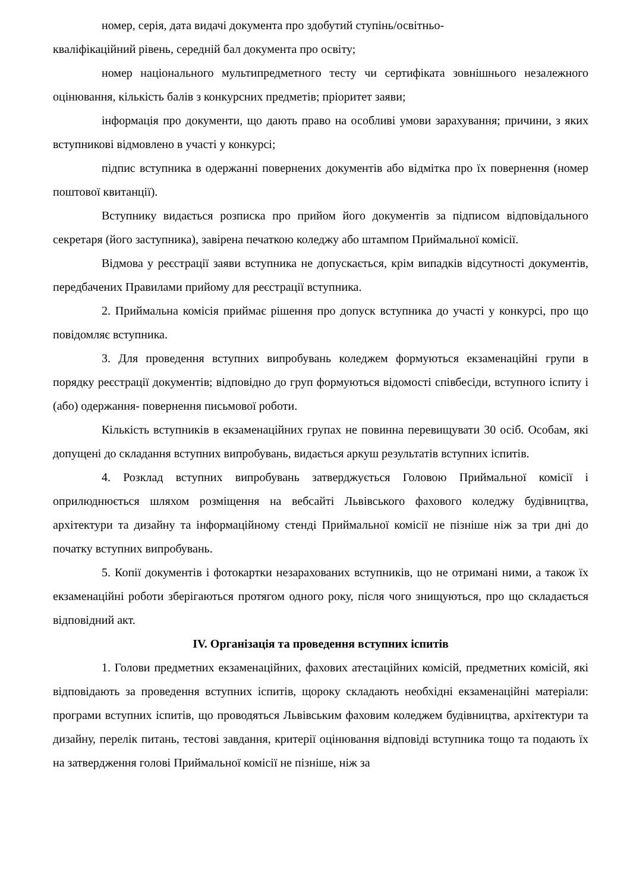номер, серія, дата видачі документа про здобутий ступінь/освітньо-
кваліфікаційний рівень, середній бал документа про освіту;
номер національного мультипредметного тесту чи сертифіката зовнішнього незалежного оцінювання, кількість балів з конкурсних предметів; пріоритет заяви;
інформація про документи, що дають право на особливі умови зарахування; причини, з яких вступникові відмовлено в участі у конкурсі;
підпис вступника в одержанні повернених документів або відмітка про їх повернення (номер поштової квитанції).
Вступнику видається розписка про прийом його документів за підписом відповідального секретаря (його заступника), завірена печаткою коледжу або штампом Приймальної комісії.
Відмова у реєстрації заяви вступника не допускається, крім випадків відсутності документів, передбачених Правилами прийому для реєстрації вступника.
2. Приймальна комісія приймає рішення про допуск вступника до участі у конкурсі, про що повідомляє вступника.
3. Для проведення вступних випробувань коледжем формуються екзаменаційні групи в порядку реєстрації документів; відповідно до груп формуються відомості співбесіди, вступного іспиту і (або) одержання- повернення письмової роботи.
Кількість вступників в екзаменаційних групах не повинна перевищувати 30 осіб. Особам, які допущені до складання вступних випробувань, видається аркуш результатів вступних іспитів.
4. Розклад вступних випробувань затверджується Головою Приймальної комісії і оприлюднюється шляхом розміщення на вебсайті Львівського фахового коледжу будівництва, архітектури та дизайну та інформаційному стенді Приймальної комісії не пізніше ніж за три дні до початку вступних випробувань.
5. Копії документів і фотокартки незарахованих вступників, що не отримані ними, а також їх екзаменаційні роботи зберігаються протягом одного року, після чого знищуються, про що складається відповідний акт.
IV. Організація та проведення вступних іспитів
1. Голови предметних екзаменаційних, фахових атестаційних комісій, предметних комісій, які відповідають за проведення вступних іспитів, щороку складають необхідні екзаменаційні матеріали: програми вступних іспитів, що проводяться Львівським фаховим коледжем будівництва, архітектури та дизайну, перелік питань, тестові завдання, критерії оцінювання відповіді вступника тощо та подають їх на затвердження голові Приймальної комісії не пізніше, ніж за